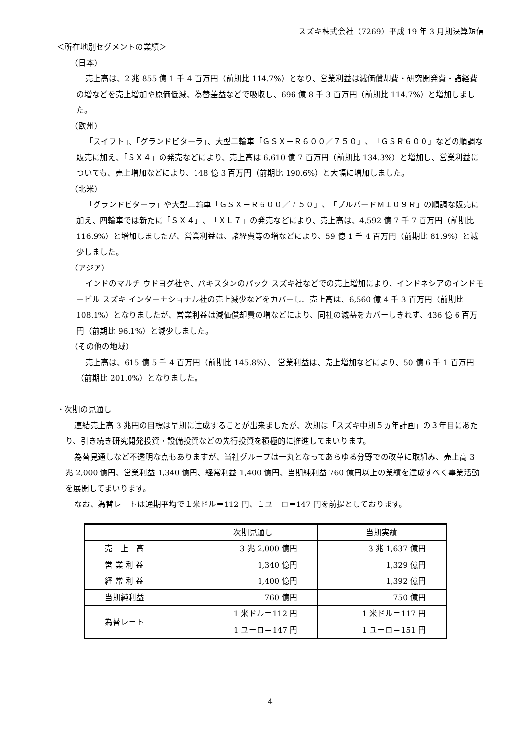スズキ株式会社（7269）平成 19 年 3 月期決算短信
＜所在地別セグメントの業績＞
（日本）
売上高は、2 兆 855 億 1 千 4 百万円（前期比 114.7%）となり、営業利益は減価償却費・研究開発費・諸経費の増などを売上増加や原価低減、為替差益などで吸収し、696 億 8 千 3 百万円（前期比 114.7%）と増加しました。
（欧州）
「スイフト」、「グランドビターラ」、大型二輪車「ＧＳＸ－Ｒ６００／７５０」、「ＧＳＲ６００」などの順調な販売に加え、「ＳＸ４」の発売などにより、売上高は 6,610 億 7 百万円（前期比 134.3%）と増加し、営業利益についても、売上増加などにより、148 億 3 百万円（前期比 190.6%）と大幅に増加しました。
（北米）
「グランドビターラ」や大型二輪車「ＧＳＸ－Ｒ６００／７５０」、「ブルバードＭ１０９Ｒ」の順調な販売に加え、四輪車では新たに「ＳＸ４」、「ＸＬ７」の発売などにより、売上高は、4,592 億 7 千 7 百万円（前期比 116.9%）と増加しましたが、営業利益は、諸経費等の増などにより、59 億 1 千 4 百万円（前期比 81.9%）と減少しました。
（アジア）
インドのマルチ ウドヨグ社や、パキスタンのパック スズキ社などでの売上増加により、インドネシアのインドモービル スズキ インターナショナル社の売上減少などをカバーし、売上高は、6,560 億 4 千 3 百万円（前期比 108.1%）となりましたが、営業利益は減価償却費の増などにより、同社の減益をカバーしきれず、436 億 6 百万円（前期比 96.1%）と減少しました。
（その他の地域）
売上高は、615 億 5 千 4 百万円（前期比 145.8%）、 営業利益は、売上増加などにより、50 億 6 千 1 百万円（前期比 201.0%）となりました。
・次期の見通し
連結売上高 3 兆円の目標は早期に達成することが出来ましたが、次期は「スズキ中期５ヵ年計画」の３年目にあたり、引き続き研究開発投資・設備投資などの先行投資を積極的に推進してまいります。
為替見通しなど不透明な点もありますが、当社グループは一丸となってあらゆる分野での改革に取組み、売上高 3 兆 2,000 億円、営業利益 1,340 億円、経常利益 1,400 億円、当期純利益 760 億円以上の業績を達成すべく事業活動を展開してまいります。
なお、為替レートは通期平均で１米ドル＝112 円、１ユーロ＝147 円を前提としております。
| | 次期見通し | 当期実績 |
| 売 上 高 | 3 兆 2,000 億円 | 3 兆 1,637 億円 |
| 営 業 利 益 | 1,340 億円 | 1,329 億円 |
| 経 常 利 益 | 1,400 億円 | 1,392 億円 |
| 当期純利益 | 760 億円 | 750 億円 |
| 為替レート | 1 米ドル＝112 円 | 1 米ドル＝117 円 |
| | 1 ユーロ＝147 円 | 1 ユーロ＝151 円 |
4